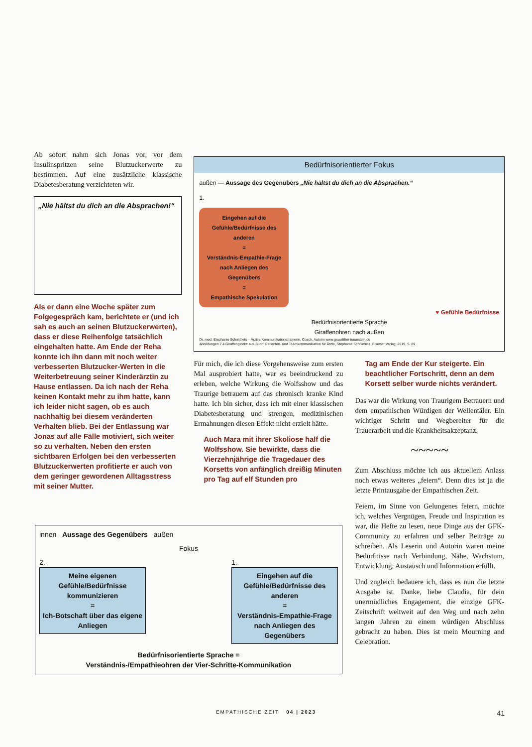Ab sofort nahm sich Jonas vor, vor dem Insulinspritzen seine Blutzuckerwerte zu bestimmen. Auf eine zusätzliche klassische Diabetesberatung verzichteten wir.
„Nie hältst du dich an die Absprachen!“
Als er dann eine Woche später zum Folgegespräch kam, berichtete er (und ich sah es auch an seinen Blutzuckerwerten), dass er diese Reihenfolge tatsächlich eingehalten hatte. Am Ende der Reha konnte ich ihn dann mit noch weiter verbesserten Blutzucker-Werten in die Weiterbetreuung seiner Kinderärztin zu Hause entlassen. Da ich nach der Reha keinen Kontakt mehr zu ihm hatte, kann ich leider nicht sagen, ob es auch nachhaltig bei diesem veränderten Verhalten blieb. Bei der Entlassung war Jonas auf alle Fälle motiviert, sich weiter so zu verhalten. Neben den ersten sichtbaren Erfolgen bei den verbesserten Blutzuckerwerten profitierte er auch von dem geringer gewordenen Alltagsstress mit seiner Mutter.
Bedürfnisorientierter Fokus
außen — Aussage des Gegenübers „Nie hältst du dich an die Absprachen.“
1.
Eingehen auf die Gefühle/Bedürfnisse des anderen
=
Verständnis-Empathie-Frage nach Anliegen des Gegenübers
=
Empathische Spekulation
♥ Gefühle Bedürfnisse
Bedürfnisorientierte Sprache
Giraffenohren nach außen
Dr. med. Stephanie Schnichels – Ärztin, Kommunikationstrainerin, Coach, Autorin www.gewaltfrei-traunstein.de
Abbildungen 7.4 Giraffenglocke aus Buch: Patienten- und Teamkommunikation für Ärzte, Stephanie Schnichels, Elsevier Verlag, 2019, S. 89
Für mich, die ich diese Vorgehensweise zum ersten Mal ausprobiert hatte, war es beeindruckend zu erleben, welche Wirkung die Wolfsshow und das Traurige betrauern auf das chronisch kranke Kind hatte. Ich bin sicher, dass ich mit einer klassischen Diabetesberatung und strengen, medizinischen Ermahnungen diesen Effekt nicht erzielt hätte.
Auch Mara mit ihrer Skoliose half die Wolfsshow. Sie bewirkte, dass die Vierzehnjährige die Tragedauer des Korsetts von anfänglich dreißig Minuten pro Tag auf elf Stunden pro
Tag am Ende der Kur steigerte. Ein beachtlicher Fortschritt, denn an dem Korsett selber wurde nichts verändert.
Das war die Wirkung von Traurigem Betrauern und dem empathischen Würdigen der Wellentäler. Ein wichtiger Schritt und Wegbereiter für die Trauerarbeit und die Krankheitsakzeptanz.
~~~~~
Zum Abschluss möchte ich aus aktuellem Anlass noch etwas weiteres „feiern“. Denn dies ist ja die letzte Printausgabe der Empathischen Zeit.
Feiern, im Sinne von Gelungenes feiern, möchte ich, welches Vergnügen, Freude und Inspiration es war, die Hefte zu lesen, neue Dinge aus der GFK-Community zu erfahren und selber Beiträge zu schreiben. Als Leserin und Autorin waren meine Bedürfnisse nach Verbindung, Nähe, Wachstum, Entwicklung, Austausch und Information erfüllt.
Und zugleich bedauere ich, dass es nun die letzte Ausgabe ist. Danke, liebe Claudia, für dein unermüdliches Engagement, die einzige GFK-Zeitschrift weltweit auf den Weg und nach zehn langen Jahren zu einem würdigen Abschluss gebracht zu haben. Dies ist mein Mourning and Celebration.
innen Aussage des Gegenübers außen
Fokus
2.
Meine eigenen Gefühle/Bedürfnisse kommunizieren
=
Ich-Botschaft über das eigene Anliegen
1.
Eingehen auf die Gefühle/Bedürfnisse des anderen
=
Verständnis-Empathie-Frage nach Anliegen des Gegenübers
Bedürfnisorientierte Sprache =
Verständnis-/Empathieohren der Vier-Schritte-Kommunikation
EMPATHISCHE ZEIT 04 | 2023 41